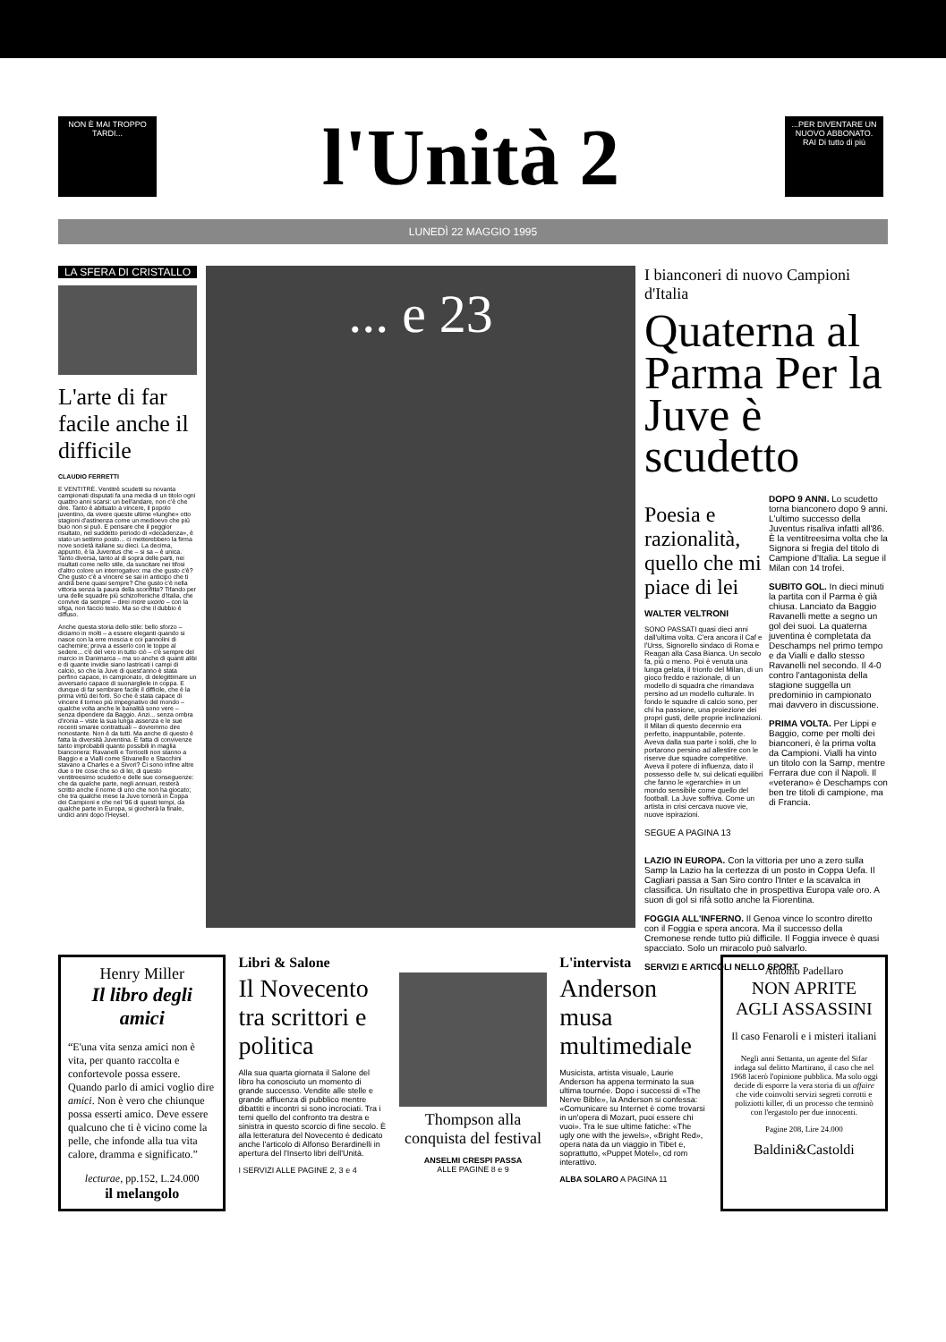NON È MAI TROPPO TARDI...
l'Unità 2
...PER DIVENTARE UN NUOVO ABBONATO. RAI Di tutto di più
LUNEDÌ 22 MAGGIO 1995
LA SFERA DI CRISTALLO
L'arte di far facile anche il difficile
CLAUDIO FERRETTI
E VENTITRÈ. Ventitrè scudetti su novanta campionati disputati fa una media di un titolo ogni quattro anni scarsi: un bell'andare, non c'è che dire. Tanto è abituato a vincere, il popolo juventino, da vivere queste ultime «lunghe» otto stagioni d'astinenza come un medioevo che più buio non si può. E pensare che il peggior risultato, nel suddetto periodo di «decadenza», è stato un settimo posto... ci metterebbero la firma nove società italiane su dieci. La decima, appunto, è la Juventus che – si sa – è unica. Tanto diversa, tanto al di sopra delle parti, nei risultati come nello stile, da suscitare nei tifosi d'altro colore un interrogativo: ma che gusto c'è? Che gusto c'è a vincere se sai in anticipo che ti andrà bene quasi sempre? Che gusto c'è nella vittoria senza la paura della sconfitta? Tifando per una delle squadre più schizofreniche d'Italia, che convive da sempre – direi more uxorio – con la sfiga, non faccio testo. Ma so che il dubbio è diffuso.
Anche questa storia dello stile: bello sforzo – diciamo in molti – a essere eleganti quando si nasce con la erre moscia e coi pannolini di cachemire; prova a esserlo con le toppe al sedere... c'è del vero in tutto ciò – c'è sempre del marcio in Danimarca – ma so anche di quanti alibi e di quante invidie siano lastricati i campi di calcio, so che la Juve di quest'anno è stata perfino capace, in campionato, di delegittimare un avversario capace di suonargliele in coppa. E dunque di far sembrare facile il difficile, che è la prima virtù dei forti. So che è stata capace di vincere il torneo più impegnativo del mondo – qualche volta anche le banalità sono vere – senza dipendere da Baggio. Anzi... senza ombra d'ironia – viste la sua lunga assenza e le sue recenti smanie contrattuali – dovremmo dire nonostante. Non è da tutti. Ma anche di questo è fatta la diversità Juventina. È fatta di convivenze tanto improbabili quanto possibili in maglia bianconera: Ravanelli e Torricelli non stanno a Baggio e a Vialli come Stivanello e Stacchini stavano a Charles e a Sivori? Ci sono infine altre due o tre cose che so di lei, di questo ventitreesimo scudetto e delle sue conseguenze: che da qualche parte, negli annuari, resterà scritto anche il nome di uno che non ha giocato; che tra qualche mese la Juve tornerà in Coppa dei Campioni e che nel '96 di questi tempi, da qualche parte in Europa, si giocherà la finale, undici anni dopo l'Heysel.
... e 23
I bianconeri di nuovo Campioni d'Italia
Quaterna al Parma Per la Juve è scudetto
Poesia e razionalità, quello che mi piace di lei
WALTER VELTRONI
SONO PASSATI quasi dieci anni dall'ultima volta. C'era ancora il Caf e l'Urss, Signorello sindaco di Roma e Reagan alla Casa Bianca. Un secolo fa, più o meno. Poi è venuta una lunga gelata, il trionfo del Milan, di un gioco freddo e razionale, di un modello di squadra che rimandava persino ad un modello culturale. In fondo le squadre di calcio sono, per chi ha passione, una proiezione dei propri gusti, delle proprie inclinazioni. Il Milan di questo decennio era perfetto, inappuntabile, potente. Aveva dalla sua parte i soldi, che lo portarono persino ad allestire con le riserve due squadre competitive. Aveva il potere di influenza, dato il possesso delle tv, sui delicati equilibri che fanno le «gerarchie» in un mondo sensibile come quello del football. La Juve soffriva. Come un artista in crisi cercava nuove vie, nuove ispirazioni.
SEGUE A PAGINA 13
DOPO 9 ANNI. Lo scudetto torna bianconero dopo 9 anni. L'ultimo successo della Juventus risaliva infatti all'86. È la ventitreesima volta che la Signora si fregia del titolo di Campione d'Italia. La segue il Milan con 14 trofei.
SUBITO GOL. In dieci minuti la partita con il Parma è già chiusa. Lanciato da Baggio Ravanelli mette a segno un gol dei suoi. La quaterna juventina è completata da Deschamps nel primo tempo e da Vialli e dallo stesso Ravanelli nel secondo. Il 4-0 contro l'antagonista della stagione suggella un predominio in campionato mai davvero in discussione.
PRIMA VOLTA. Per Lippi e Baggio, come per molti dei bianconeri, è la prima volta da Campioni. Vialli ha vinto un titolo con la Samp, mentre Ferrara due con il Napoli. Il «veterano» è Deschamps con ben tre titoli di campione, ma di Francia.
LAZIO IN EUROPA. Con la vittoria per uno a zero sulla Samp la Lazio ha la certezza di un posto in Coppa Uefa. Il Cagliari passa a San Siro contro l'Inter e la scavalca in classifica. Un risultato che in prospettiva Europa vale oro. A suon di gol si rifà sotto anche la Fiorentina.
FOGGIA ALL'INFERNO. Il Genoa vince lo scontro diretto con il Foggia e spera ancora. Ma il successo della Cremonese rende tutto più difficile. Il Foggia invece è quasi spacciato. Solo un miracolo può salvarlo.
SERVIZI E ARTICOLI NELLO SPORT
Henry Miller
Il libro degli amici
“E'una vita senza amici non è vita, per quanto raccolta e confortevole possa essere. Quando parlo di amici voglio dire amici. Non è vero che chiunque possa esserti amico. Deve essere qualcuno che ti è vicino come la pelle, che infonde alla tua vita calore, dramma e significato.”
lecturae, pp.152, L.24.000
il melangolo
Libri & Salone
Il Novecento tra scrittori e politica
Alla sua quarta giornata il Salone del libro ha conosciuto un momento di grande successo. Vendite alle stelle e grande affluenza di pubblico mentre dibattiti e incontri si sono incrociati. Tra i temi quello del confronto tra destra e sinistra in questo scorcio di fine secolo. È alla letteratura del Novecento è dedicato anche l'articolo di Alfonso Berardinelli in apertura del l'Inserto libri dell'Unità.
I SERVIZI ALLE PAGINE 2, 3 e 4
Thompson alla conquista del festival
ANSELMI CRESPI PASSA
ALLE PAGINE 8 e 9
L'intervista
Anderson musa multimediale
Musicista, artista visuale, Laurie Anderson ha appena terminato la sua ultima tournée. Dopo i successi di «The Nerve Bible», la Anderson si confessa: «Comunicare su Internet è come trovarsi in un'opera di Mozart, puoi essere chi vuoi». Tra le sue ultime fatiche: «The ugly one with the jewels», «Bright Red», opera nata da un viaggio in Tibet e, soprattutto, «Puppet Motel», cd rom interattivo.
ALBA SOLARO A PAGINA 11
Antonio Padellaro
NON APRITE AGLI ASSASSINI
Il caso Fenaroli e i misteri italiani
Negli anni Settanta, un agente del Sifar indaga sul delitto Martirano, il caso che nel 1968 lacerò l'opinione pubblica. Ma solo oggi decide di esporre la vera storia di un affaire che vide coinvolti servizi segreti corrotti e poliziotti killer, di un processo che terminò con l'ergastolo per due innocenti.
Pagine 208, Lire 24.000
Baldini&Castoldi